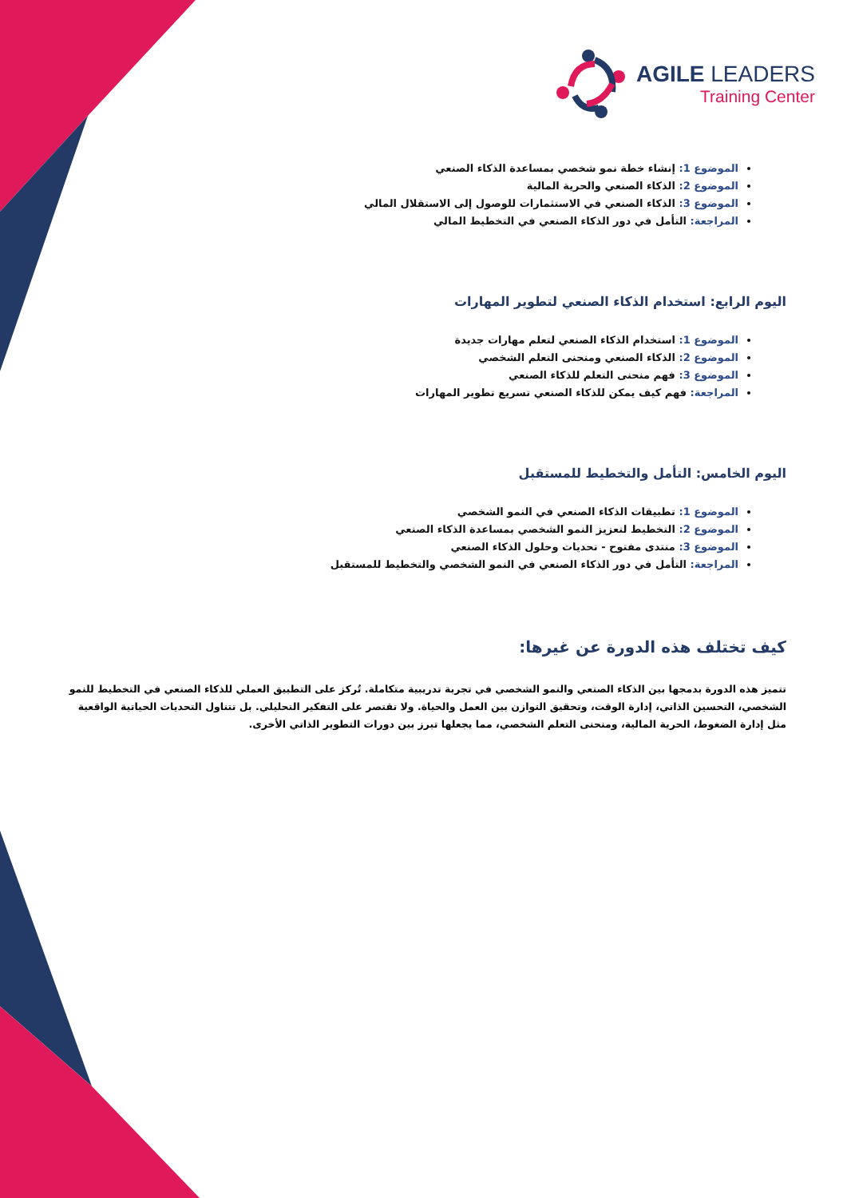AGILE LEADERS
Training Center
الموضوع 1: إنشاء خطة نمو شخصي بمساعدة الذكاء الصنعي
الموضوع 2: الذكاء الصنعي والحرية المالية
الموضوع 3: الذكاء الصنعي في الاستثمارات للوصول إلى الاستقلال المالي
المراجعة: التأمل في دور الذكاء الصنعي في التخطيط المالي
اليوم الرابع: استخدام الذكاء الصنعي لتطوير المهارات
الموضوع 1: استخدام الذكاء الصنعي لتعلم مهارات جديدة
الموضوع 2: الذكاء الصنعي ومنحنى التعلم الشخصي
الموضوع 3: فهم منحنى التعلم للذكاء الصنعي
المراجعة: فهم كيف يمكن للذكاء الصنعي تسريع تطوير المهارات
اليوم الخامس: التأمل والتخطيط للمستقبل
الموضوع 1: تطبيقات الذكاء الصنعي في النمو الشخصي
الموضوع 2: التخطيط لتعزيز النمو الشخصي بمساعدة الذكاء الصنعي
الموضوع 3: منتدى مفتوح - تحديات وحلول الذكاء الصنعي
المراجعة: التأمل في دور الذكاء الصنعي في النمو الشخصي والتخطيط للمستقبل
كيف تختلف هذه الدورة عن غيرها:
تتميز هذه الدورة بدمجها بين الذكاء الصنعي والنمو الشخصي في تجربة تدريبية متكاملة. تُركز على التطبيق العملي للذكاء الصنعي في التخطيط للنمو الشخصي، التحسين الذاتي، إدارة الوقت، وتحقيق التوازن بين العمل والحياة. ولا تقتصر على التفكير التحليلي. بل تتناول التحديات الحياتية الواقعية مثل إدارة الضغوط، الحرية المالية، ومنحنى التعلم الشخصي، مما يجعلها تبرز بين دورات التطوير الذاتي الأخرى.